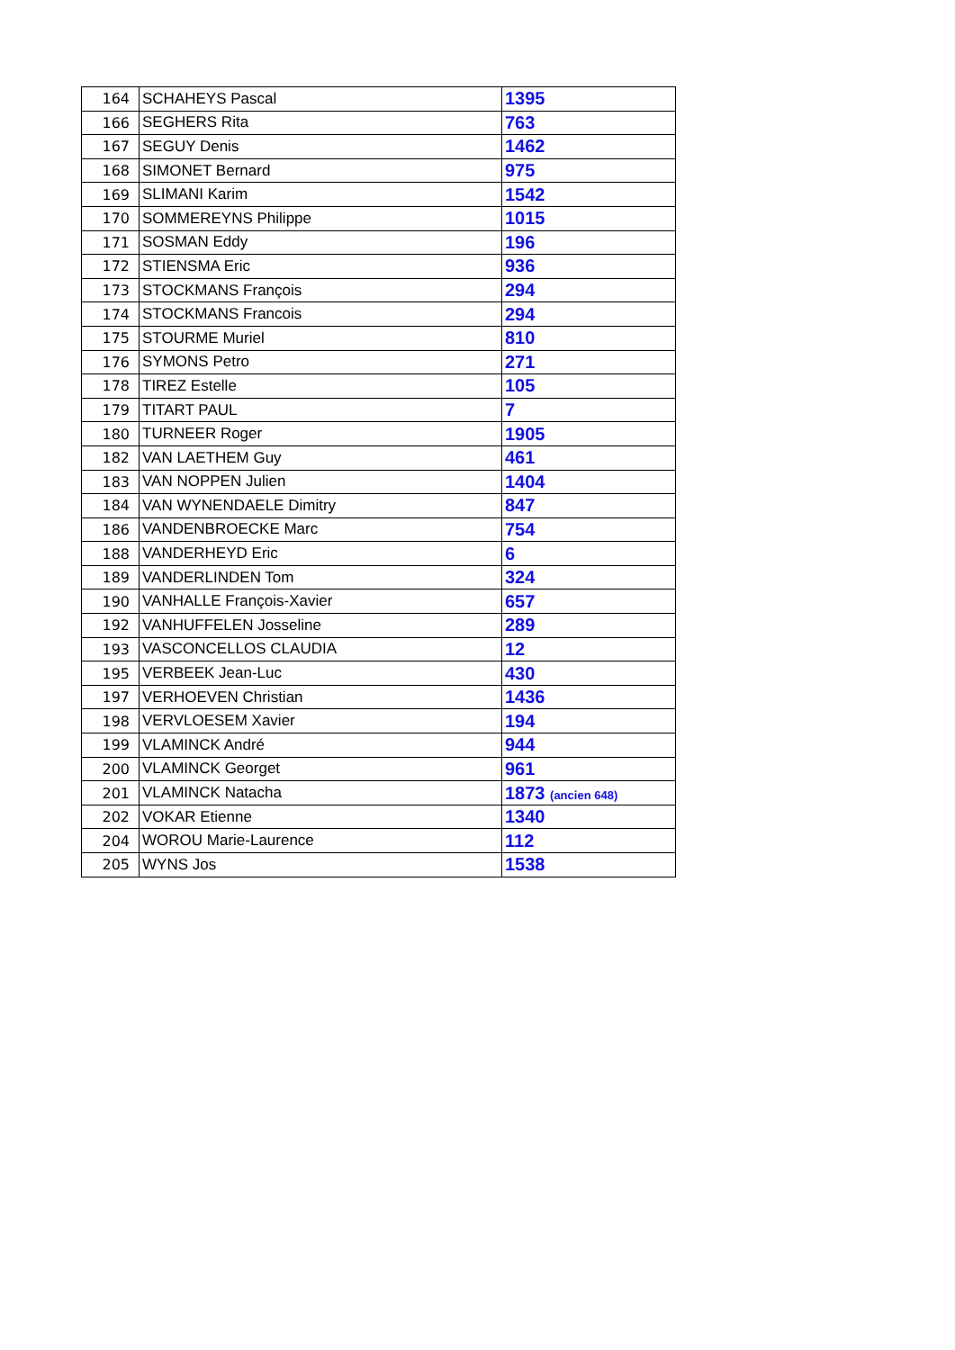| 164 | SCHAHEYS Pascal | 1395 |
| 166 | SEGHERS Rita | 763 |
| 167 | SEGUY Denis | 1462 |
| 168 | SIMONET Bernard | 975 |
| 169 | SLIMANI Karim | 1542 |
| 170 | SOMMEREYNS Philippe | 1015 |
| 171 | SOSMAN Eddy | 196 |
| 172 | STIENSMA Eric | 936 |
| 173 | STOCKMANS François | 294 |
| 174 | STOCKMANS Francois | 294 |
| 175 | STOURME Muriel | 810 |
| 176 | SYMONS Petro | 271 |
| 178 | TIREZ Estelle | 105 |
| 179 | TITART PAUL | 7 |
| 180 | TURNEER Roger | 1905 |
| 182 | VAN LAETHEM Guy | 461 |
| 183 | VAN NOPPEN Julien | 1404 |
| 184 | VAN WYNENDAELE Dimitry | 847 |
| 186 | VANDENBROECKE Marc | 754 |
| 188 | VANDERHEYD Eric | 6 |
| 189 | VANDERLINDEN Tom | 324 |
| 190 | VANHALLE François-Xavier | 657 |
| 192 | VANHUFFELEN Josseline | 289 |
| 193 | VASCONCELLOS CLAUDIA | 12 |
| 195 | VERBEEK Jean-Luc | 430 |
| 197 | VERHOEVEN Christian | 1436 |
| 198 | VERVLOESEM Xavier | 194 |
| 199 | VLAMINCK André | 944 |
| 200 | VLAMINCK Georget | 961 |
| 201 | VLAMINCK Natacha | 1873 (ancien 648) |
| 202 | VOKAR Etienne | 1340 |
| 204 | WOROU Marie-Laurence | 112 |
| 205 | WYNS Jos | 1538 |